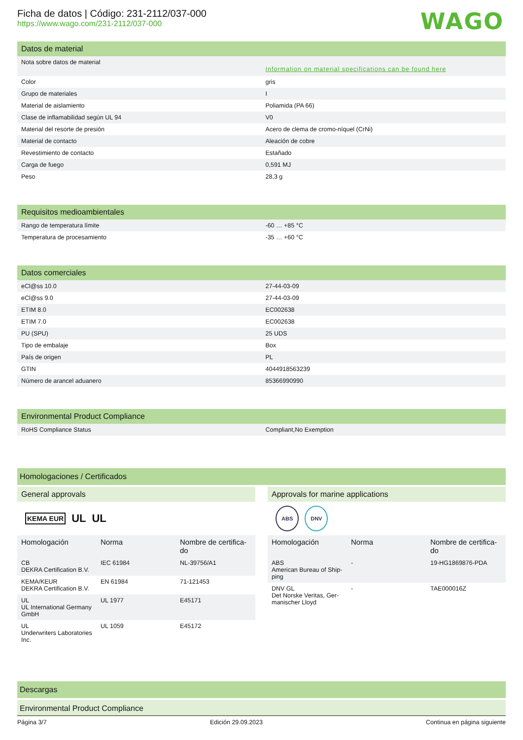Ficha de datos | Código: 231-2112/037-000
https://www.wago.com/231-2112/037-000
WAGO
Datos de material
| Nota sobre datos de material | Information on material specifications can be found here |
| Color | gris |
| Grupo de materiales | I |
| Material de aislamiento | Poliamida (PA 66) |
| Clase de inflamabilidad según UL 94 | V0 |
| Material del resorte de presión | Acero de clema de cromo-níquel (CrNi) |
| Material de contacto | Aleación de cobre |
| Revestimiento de contacto | Estañado |
| Carga de fuego | 0,591 MJ |
| Peso | 28,3 g |
Requisitos medioambientales
| Rango de temperatura límite | -60 … +85 °C |
| Temperatura de procesamiento | -35 … +60 °C |
Datos comerciales
| eCl@ss 10.0 | 27-44-03-09 |
| eCl@ss 9.0 | 27-44-03-09 |
| ETIM 8.0 | EC002638 |
| ETIM 7.0 | EC002638 |
| PU (SPU) | 25 UDS |
| Tipo de embalaje | Box |
| País de origen | PL |
| GTIN | 4044918563239 |
| Número de arancel aduanero | 85366990990 |
Environmental Product Compliance
| RoHS Compliance Status | Compliant,No Exemption |
Homologaciones / Certificados
General approvals
KEMA EUR UL UL
| Homologación | Norma | Nombre de certifica-do |
| --- | --- | --- |
| CB DEKRA Certification B.V. | IEC 61984 | NL-39756/A1 |
| KEMA/KEUR DEKRA Certification B.V. | EN 61984 | 71-121453 |
| UL UL International Germany GmbH | UL 1977 | E45171 |
| UL Underwriters Laboratories Inc. | UL 1059 | E45172 |
Approvals for marine applications
ABS DNV
| Homologación | Norma | Nombre de certifica-do |
| --- | --- | --- |
| ABS American Bureau of Ship-ping | - | 19-HG1869876-PDA |
| DNV GL Det Norske Veritas, Ger-manischer Lloyd | - | TAE000016Z |
Descargas
Environmental Product Compliance
Página 3/7 Edición 29.09.2023 Continua en página siguiente